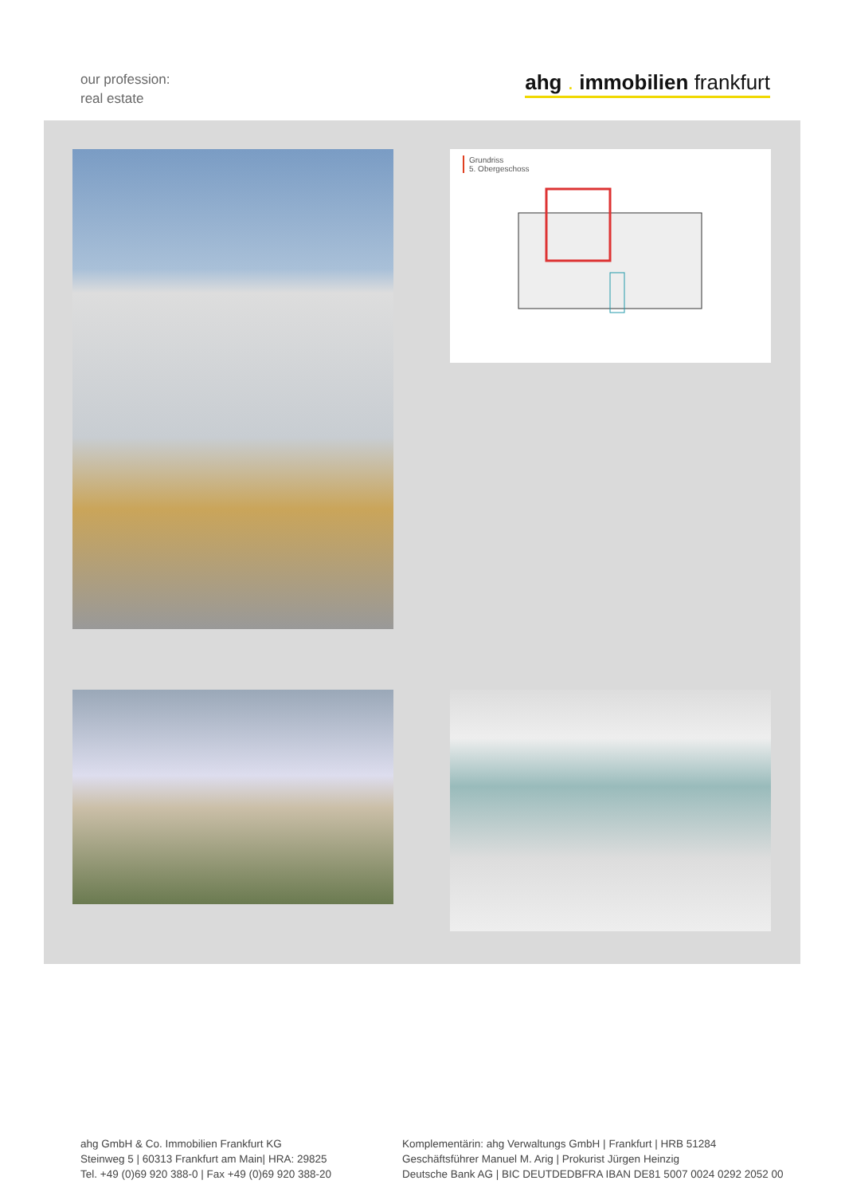our profession:
real estate
ahg . immobilien frankfurt
Grundriss
5. Obergeschoss
ahg GmbH & Co. Immobilien Frankfurt KG
Steinweg 5 | 60313 Frankfurt am Main| HRA: 29825
Tel. +49 (0)69 920 388-0 | Fax +49 (0)69 920 388-20
Komplementärin: ahg Verwaltungs GmbH | Frankfurt | HRB 51284
Geschäftsführer Manuel M. Arig | Prokurist Jürgen Heinzig
Deutsche Bank AG | BIC DEUTDEDBFRA IBAN DE81 5007 0024 0292 2052 00